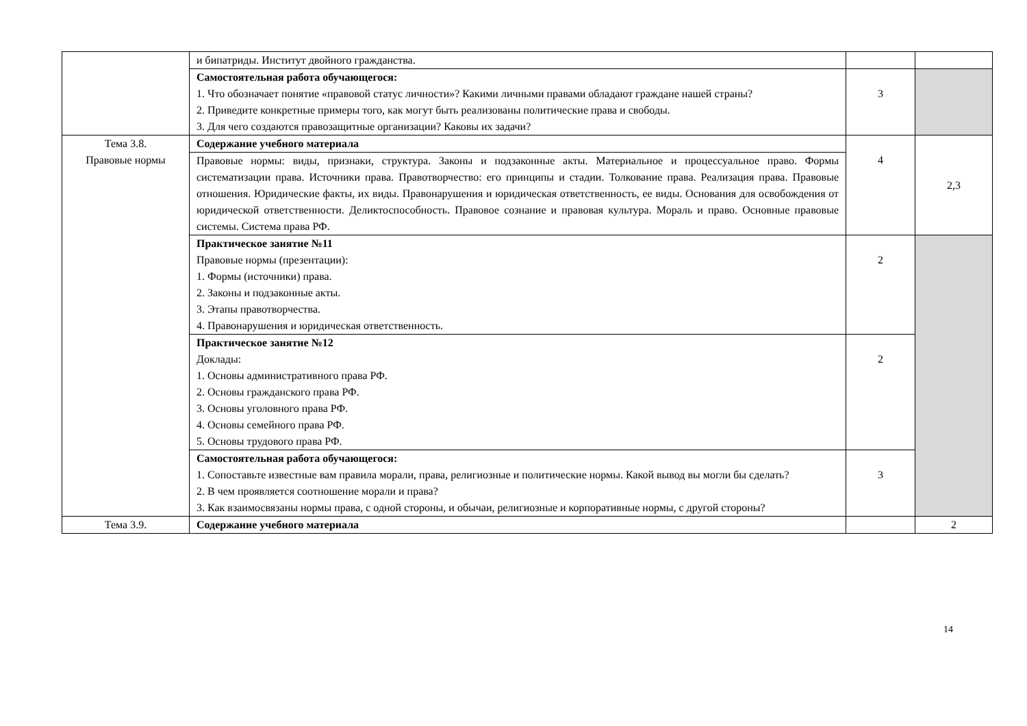| | и бипатриды. Институт двойного гражданства. | | |
| | Самостоятельная работа обучающегося: 1. Что обозначает понятие «правовой статус личности»? Какими личными правами обладают граждане нашей страны? 2. Приведите конкретные примеры того, как могут быть реализованы политические права и свободы. 3. Для чего создаются правозащитные организации? Каковы их задачи? | 3 | |
| Тема 3.8. Правовые нормы | Содержание учебного материала | 4 | 2,3 |
| | Правовые нормы: виды, признаки, структура. Законы и подзаконные акты. Материальное и процессуальное право. Формы систематизации права. Источники права. Правотворчество: его принципы и стадии. Толкование права. Реализация права. Правовые отношения. Юридические факты, их виды. Правонарушения и юридическая ответственность, ее виды. Основания для освобождения от юридической ответственности. Деликтоспособность. Правовое сознание и правовая культура. Мораль и право. Основные правовые системы. Система права РФ. | | |
| | Практическое занятие №11 Правовые нормы (презентации): 1. Формы (источники) права. 2. Законы и подзаконные акты. 3. Этапы правотворчества. 4. Правонарушения и юридическая ответственность. | 2 | |
| | Практическое занятие №12 Доклады: 1. Основы административного права РФ. 2. Основы гражданского права РФ. 3. Основы уголовного права РФ. 4. Основы семейного права РФ. 5. Основы трудового права РФ. | 2 | |
| | Самостоятельная работа обучающегося: 1. Сопоставьте известные вам правила морали, права, религиозные и политические нормы. Какой вывод вы могли бы сделать? 2. В чем проявляется соотношение морали и права? 3. Как взаимосвязаны нормы права, с одной стороны, и обычаи, религиозные и корпоративные нормы, с другой стороны? | 3 | |
| Тема 3.9. | Содержание учебного материала | | 2 |
14